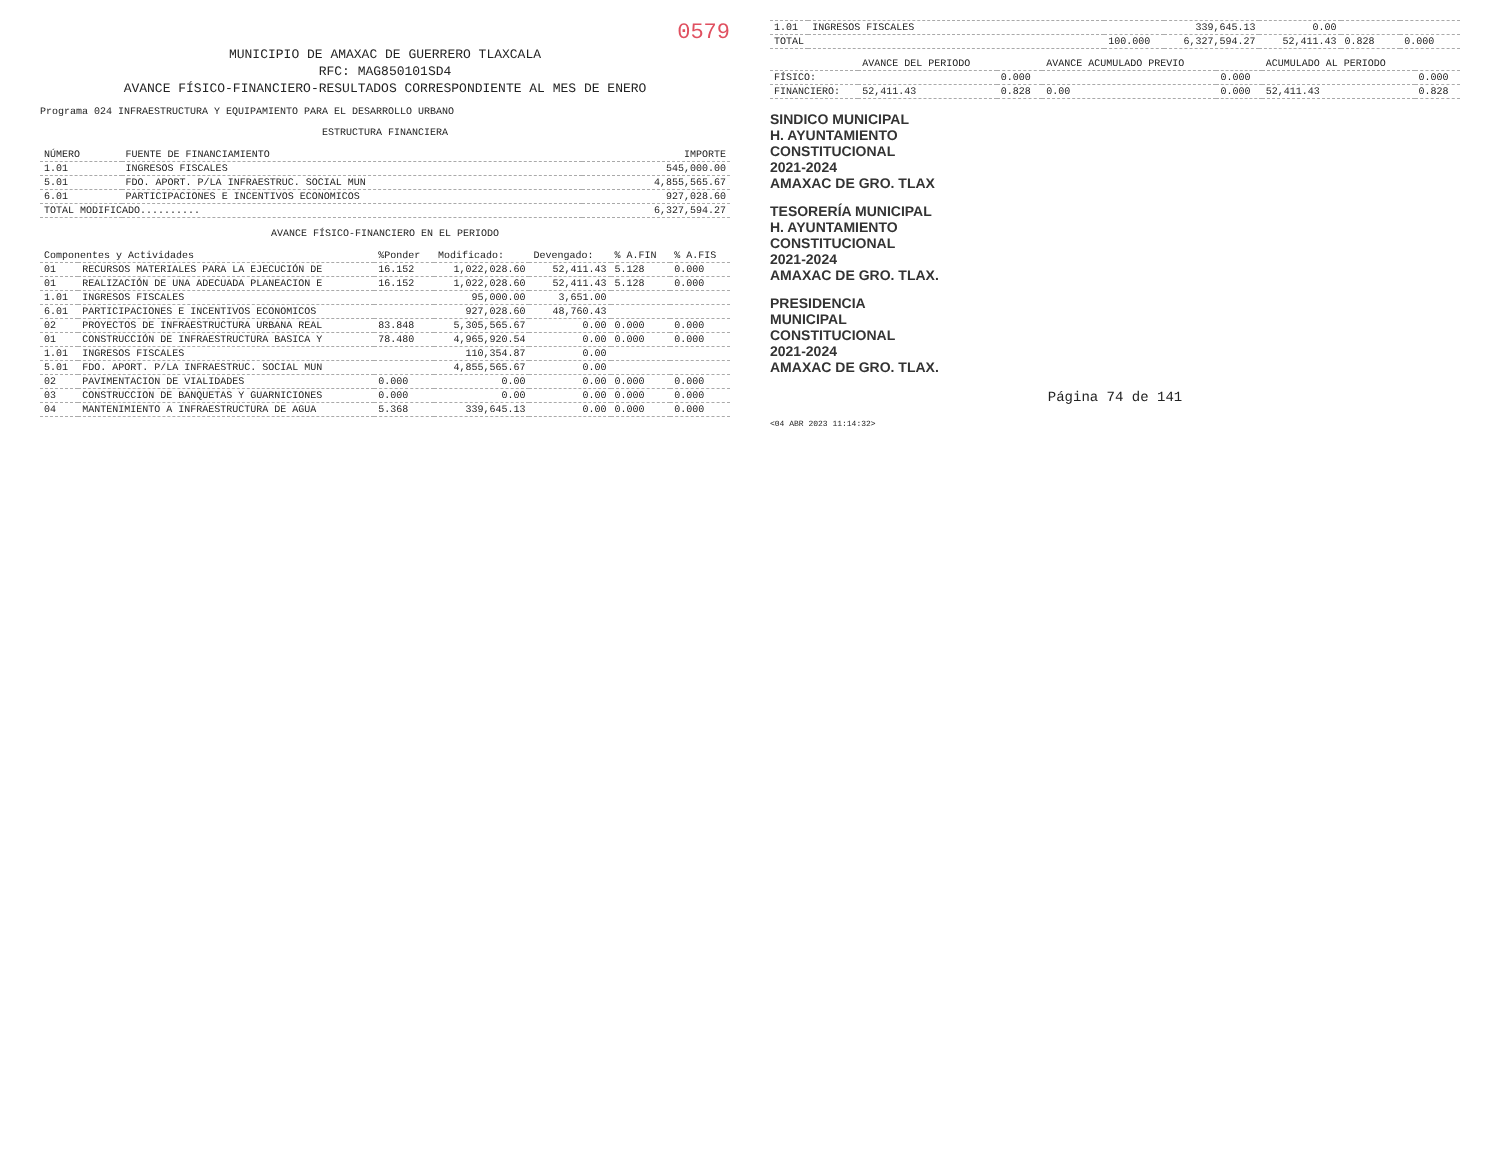0579
MUNICIPIO DE AMAXAC DE GUERRERO TLAXCALA
RFC: MAG850101SD4
AVANCE FÍSICO-FINANCIERO-RESULTADOS CORRESPONDIENTE AL MES DE ENERO
Programa 024 INFRAESTRUCTURA Y EQUIPAMIENTO PARA EL DESARROLLO URBANO
ESTRUCTURA FINANCIERA
| NÚMERO | FUENTE DE FINANCIAMIENTO | IMPORTE |
| --- | --- | --- |
| 1.01 | INGRESOS FISCALES | 545,000.00 |
| 5.01 | FDO. APORT. P/LA INFRAESTRUC. SOCIAL MUN | 4,855,565.67 |
| 6.01 | PARTICIPACIONES E INCENTIVOS ECONOMICOS | 927,028.60 |
| TOTAL MODIFICADO.......... | | 6,327,594.27 |
AVANCE FÍSICO-FINANCIERO EN EL PERIODO
| Componentes y Actividades | | %Ponder | Modificado: | Devengado: | % A.FIN | % A.FIS |
| --- | --- | --- | --- | --- | --- | --- |
| 01 | RECURSOS MATERIALES PARA LA EJECUCIÓN DE | 16.152 | 1,022,028.60 | 52,411.43 | 5.128 | 0.000 |
| 01 | REALIZACIÓN DE UNA ADECUADA PLANEACION E | 16.152 | 1,022,028.60 | 52,411.43 | 5.128 | 0.000 |
| 1.01 | INGRESOS FISCALES | | 95,000.00 | 3,651.00 | | |
| 6.01 | PARTICIPACIONES E INCENTIVOS ECONOMICOS | | 927,028.60 | 48,760.43 | | |
| 02 | PROYECTOS DE INFRAESTRUCTURA URBANA REAL | 83.848 | 5,305,565.67 | 0.00 | 0.000 | 0.000 |
| 01 | CONSTRUCCIÓN DE INFRAESTRUCTURA BASICA Y | 78.480 | 4,965,920.54 | 0.00 | 0.000 | 0.000 |
| 1.01 | INGRESOS FISCALES | | 110,354.87 | 0.00 | | |
| 5.01 | FDO. APORT. P/LA INFRAESTRUC. SOCIAL MUN | | 4,855,565.67 | 0.00 | | |
| 02 | PAVIMENTACION DE VIALIDADES | 0.000 | 0.00 | 0.00 | 0.000 | 0.000 |
| 03 | CONSTRUCCION DE BANQUETAS Y GUARNICIONES | 0.000 | 0.00 | 0.00 | 0.000 | 0.000 |
| 04 | MANTENIMIENTO A INFRAESTRUCTURA DE AGUA | 5.368 | 339,645.13 | 0.00 | 0.000 | 0.000 |
| 1.01 | INGRESOS FISCALES | | 339,645.13 | 0.00 | | |
| TOTAL | | 100.000 | 6,327,594.27 | 52,411.43 | 0.828 | 0.000 |
| | AVANCE DEL PERIODO | | AVANCE ACUMULADO PREVIO | | ACUMULADO AL PERIODO | |
| --- | --- | --- | --- | --- | --- | --- |
| FÍSICO: | | 0.000 | | 0.000 | | 0.000 |
| FINANCIERO: | 52,411.43 | 0.828 | 0.00 | 0.000 | 52,411.43 | 0.828 |
SINDICO MUNICIPAL
H. AYUNTAMIENTO
CONSTITUCIONAL
2021-2024
AMAXAC DE GRO. TLAX
TESORERÍA MUNICIPAL
H. AYUNTAMIENTO
CONSTITUCIONAL
2021-2024
AMAXAC DE GRO. TLAX.
PRESIDENCIA
MUNICIPAL
CONSTITUCIONAL
2021-2024
AMAXAC DE GRO. TLAX.
Página 74 de 141
<04 ABR 2023 11:14:32>